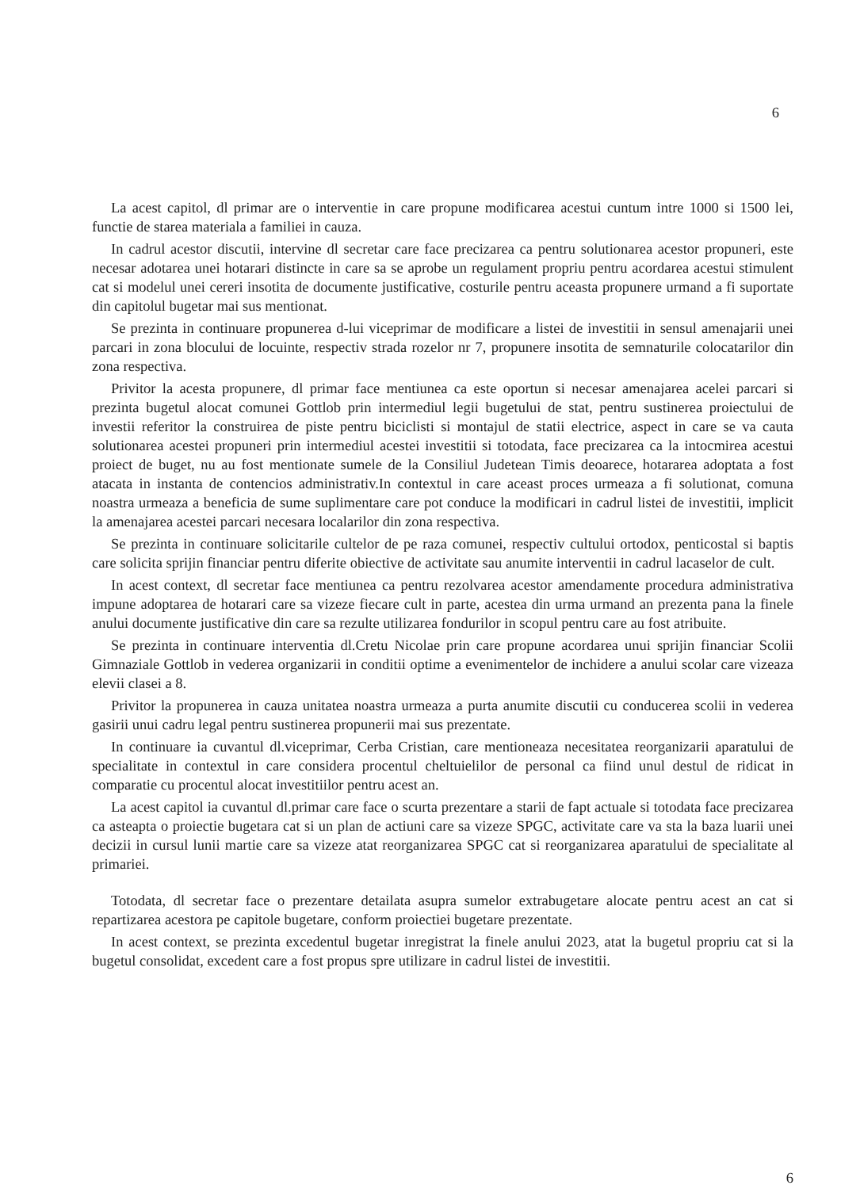6
La acest capitol, dl primar are o interventie in care propune modificarea acestui cuntum intre 1000 si 1500 lei, functie de starea materiala a familiei in cauza.
In cadrul acestor discutii, intervine dl secretar care face precizarea ca pentru solutionarea acestor propuneri, este necesar adotarea unei hotarari distincte in care sa se aprobe un regulament propriu pentru acordarea acestui stimulent cat si modelul unei cereri insotita de documente justificative, costurile pentru aceasta propunere urmand a fi suportate din capitolul bugetar mai sus mentionat.
Se prezinta in continuare propunerea d-lui viceprimar de modificare a listei de investitii in sensul amenajarii unei parcari in zona blocului de locuinte, respectiv strada rozelor nr 7, propunere insotita de semnaturile colocatarilor din zona respectiva.
Privitor la acesta propunere, dl primar face mentiunea ca este oportun si necesar amenajarea acelei parcari si prezinta bugetul alocat comunei Gottlob prin intermediul legii bugetului de stat, pentru sustinerea proiectului de investii referitor la construirea de piste pentru biciclisti si montajul de statii electrice, aspect in care se va cauta solutionarea acestei propuneri prin intermediul acestei investitii si totodata, face precizarea ca la intocmirea acestui proiect de buget, nu au fost mentionate sumele de la Consiliul Judetean Timis deoarece, hotararea adoptata a fost atacata in instanta de contencios administrativ.In contextul in care aceast proces urmeaza a fi solutionat, comuna noastra urmeaza a beneficia de sume suplimentare care pot conduce la modificari in cadrul listei de investitii, implicit la amenajarea acestei parcari necesara localarilor din zona respectiva.
Se prezinta in continuare solicitarile cultelor de pe raza comunei, respectiv cultului ortodox, penticostal si baptis care solicita sprijin financiar pentru diferite obiective de activitate sau anumite interventii in cadrul lacaselor de cult.
In acest context, dl secretar face mentiunea ca pentru rezolvarea acestor amendamente procedura administrativa impune adoptarea de hotarari care sa vizeze fiecare cult in parte, acestea din urma urmand an prezenta pana la finele anului documente justificative din care sa rezulte utilizarea fondurilor in scopul pentru care au fost atribuite.
Se prezinta in continuare interventia dl.Cretu Nicolae prin care propune acordarea unui sprijin financiar Scolii Gimnaziale Gottlob in vederea organizarii in conditii optime a evenimentelor de inchidere a anului scolar care vizeaza elevii clasei a 8.
Privitor la propunerea in cauza unitatea noastra urmeaza a purta anumite discutii cu conducerea scolii in vederea gasirii unui cadru legal pentru sustinerea propunerii mai sus prezentate.
In continuare ia cuvantul dl.viceprimar, Cerba Cristian, care mentioneaza necesitatea reorganizarii aparatului de specialitate in contextul in care considera procentul cheltuielilor de personal ca fiind unul destul de ridicat in comparatie cu procentul alocat investitiilor pentru acest an.
La acest capitol ia cuvantul dl.primar care face o scurta prezentare a starii de fapt actuale si totodata face precizarea ca asteapta o proiectie bugetara cat si un plan de actiuni care sa vizeze SPGC, activitate care va sta la baza luarii unei decizii in cursul lunii martie care sa vizeze atat reorganizarea SPGC cat si reorganizarea aparatului de specialitate al primariei.
Totodata, dl secretar face o prezentare detailata asupra sumelor extrabugetare alocate pentru acest an cat si repartizarea acestora pe capitole bugetare, conform proiectiei bugetare prezentate.
In acest context, se prezinta excedentul bugetar inregistrat la finele anului 2023, atat la bugetul propriu cat si la bugetul consolidat, excedent care a fost propus spre utilizare in cadrul listei de investitii.
6